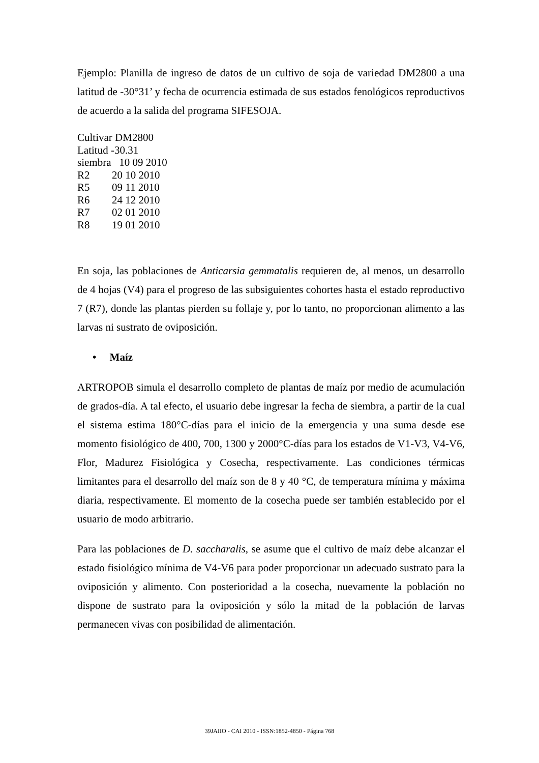Ejemplo: Planilla de ingreso de datos de un cultivo de soja de variedad DM2800 a una latitud de -30°31’ y fecha de ocurrencia estimada de sus estados fenológicos reproductivos de acuerdo a la salida del programa SIFESOJA.
Cultivar DM2800
Latitud -30.31
siembra 10 09 2010
R2 20 10 2010
R5 09 11 2010
R6 24 12 2010
R7 02 01 2010
R8 19 01 2010
En soja, las poblaciones de Anticarsia gemmatalis requieren de, al menos, un desarrollo de 4 hojas (V4) para el progreso de las subsiguientes cohortes hasta el estado reproductivo 7 (R7), donde las plantas pierden su follaje y, por lo tanto, no proporcionan alimento a las larvas ni sustrato de oviposición.
• Maíz
ARTROPOB simula el desarrollo completo de plantas de maíz por medio de acumulación de grados-día. A tal efecto, el usuario debe ingresar la fecha de siembra, a partir de la cual el sistema estima 180°C-días para el inicio de la emergencia y una suma desde ese momento fisiológico de 400, 700, 1300 y 2000°C-días para los estados de V1-V3, V4-V6, Flor, Madurez Fisiológica y Cosecha, respectivamente. Las condiciones térmicas limitantes para el desarrollo del maíz son de 8 y 40 °C, de temperatura mínima y máxima diaria, respectivamente. El momento de la cosecha puede ser también establecido por el usuario de modo arbitrario.
Para las poblaciones de D. saccharalis, se asume que el cultivo de maíz debe alcanzar el estado fisiológico mínima de V4-V6 para poder proporcionar un adecuado sustrato para la oviposición y alimento. Con posterioridad a la cosecha, nuevamente la población no dispone de sustrato para la oviposición y sólo la mitad de la población de larvas permanecen vivas con posibilidad de alimentación.
39JAIIO - CAI 2010 - ISSN:1852-4850 - Página 768